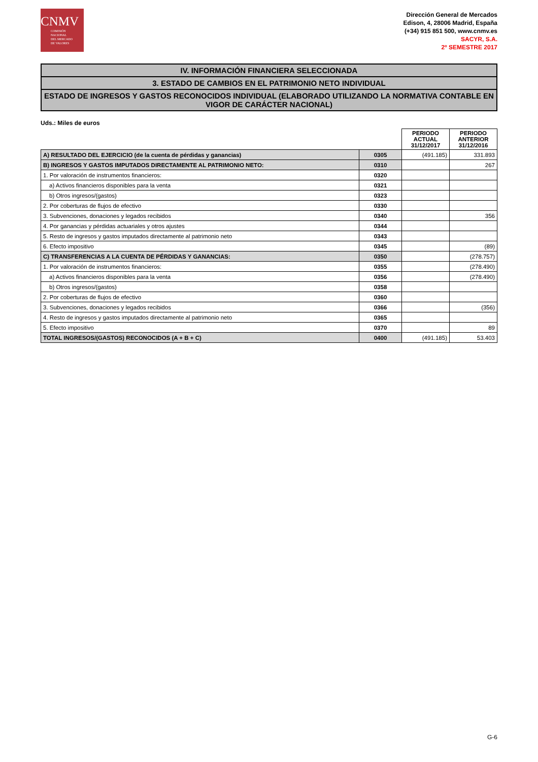CNMV
COMISIÓN
NACIONAL
DEL MERCADO
DE VALORES
Dirección General de Mercados
Edison, 4, 28006 Madrid, España
(+34) 915 851 500, www.cnmv.es
SACYR, S.A.
2º SEMESTRE 2017
IV. INFORMACIÓN FINANCIERA SELECCIONADA
3. ESTADO DE CAMBIOS EN EL PATRIMONIO NETO INDIVIDUAL
ESTADO DE INGRESOS Y GASTOS RECONOCIDOS INDIVIDUAL (ELABORADO UTILIZANDO LA NORMATIVA CONTABLE EN VIGOR DE CARÁCTER NACIONAL)
Uds.: Miles de euros
| | | PERIODO ACTUAL 31/12/2017 | PERIODO ANTERIOR 31/12/2016 |
| A) RESULTADO DEL EJERCICIO (de la cuenta de pérdidas y ganancias) | 0305 | (491.185) | 331.893 |
| B) INGRESOS Y GASTOS IMPUTADOS DIRECTAMENTE AL PATRIMONIO NETO: | 0310 | | 267 |
| 1. Por valoración de instrumentos financieros: | 0320 | | |
| a) Activos financieros disponibles para la venta | 0321 | | |
| b) Otros ingresos/(gastos) | 0323 | | |
| 2. Por coberturas de flujos de efectivo | 0330 | | |
| 3. Subvenciones, donaciones y legados recibidos | 0340 | | 356 |
| 4. Por ganancias y pérdidas actuariales y otros ajustes | 0344 | | |
| 5. Resto de ingresos y gastos imputados directamente al patrimonio neto | 0343 | | |
| 6. Efecto impositivo | 0345 | | (89) |
| C) TRANSFERENCIAS A LA CUENTA DE PÉRDIDAS Y GANANCIAS: | 0350 | | (278.757) |
| 1. Por valoración de instrumentos financieros: | 0355 | | (278.490) |
| a) Activos financieros disponibles para la venta | 0356 | | (278.490) |
| b) Otros ingresos/(gastos) | 0358 | | |
| 2. Por coberturas de flujos de efectivo | 0360 | | |
| 3. Subvenciones, donaciones y legados recibidos | 0366 | | (356) |
| 4. Resto de ingresos y gastos imputados directamente al patrimonio neto | 0365 | | |
| 5. Efecto impositivo | 0370 | | 89 |
| TOTAL INGRESOS/(GASTOS) RECONOCIDOS (A + B + C) | 0400 | (491.185) | 53.403 |
G-6